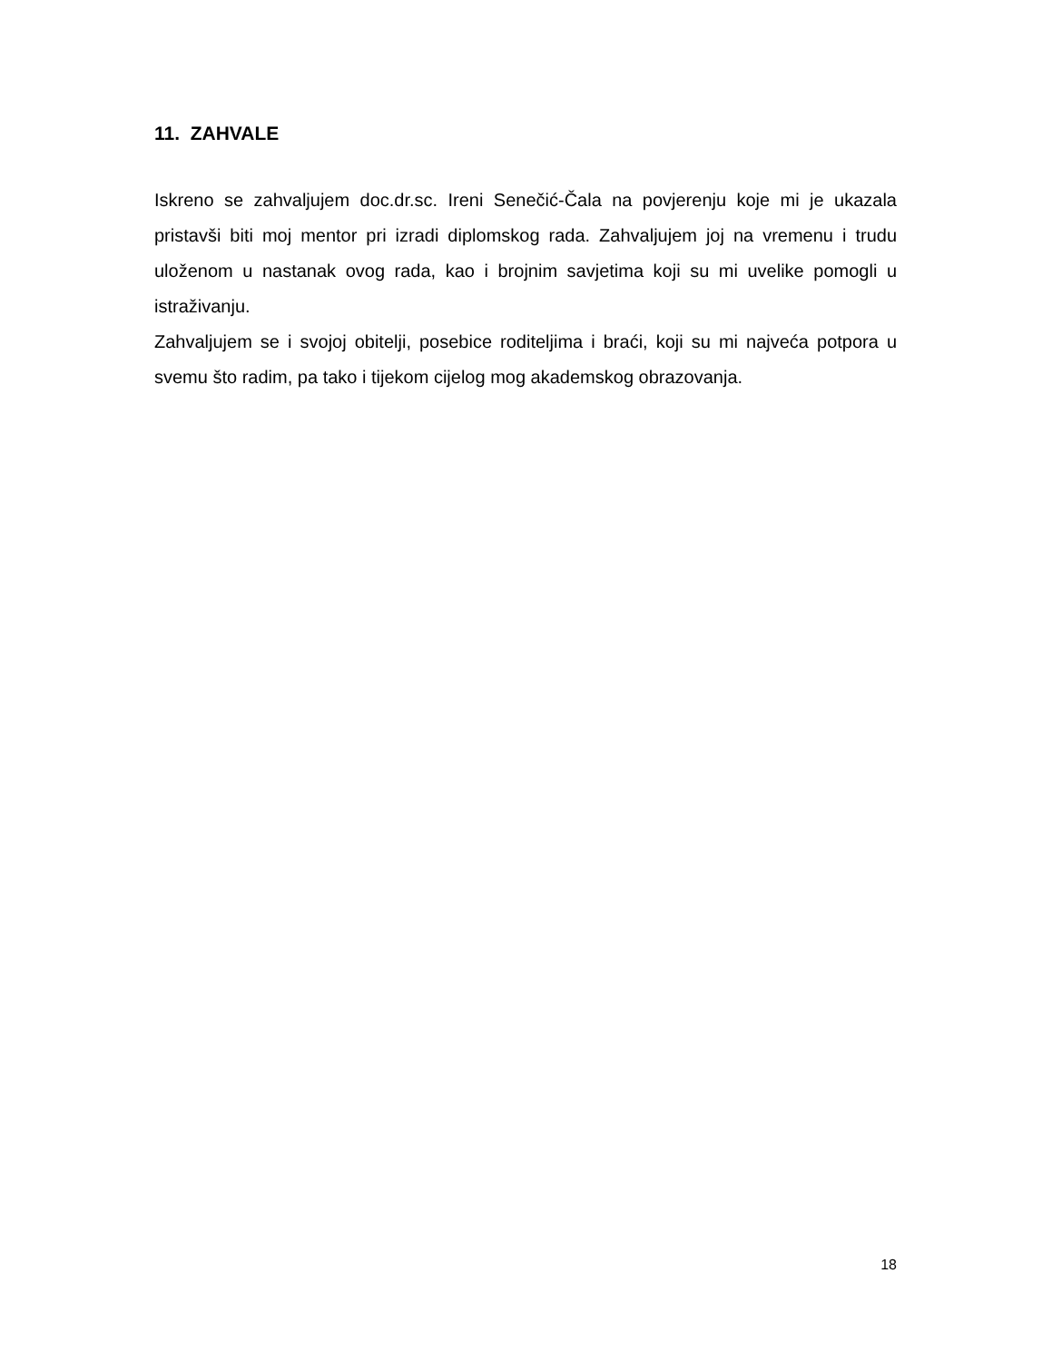11. ZAHVALE
Iskreno se zahvaljujem doc.dr.sc. Ireni Senečić-Čala na povjerenju koje mi je ukazala pristavši biti moj mentor pri izradi diplomskog rada. Zahvaljujem joj na vremenu i trudu uloženom u nastanak ovog rada, kao i brojnim savjetima koji su mi uvelike pomogli u istraživanju.
Zahvaljujem se i svojoj obitelji, posebice roditeljima i braći, koji su mi najveća potpora u svemu što radim, pa tako i tijekom cijelog mog akademskog obrazovanja.
18